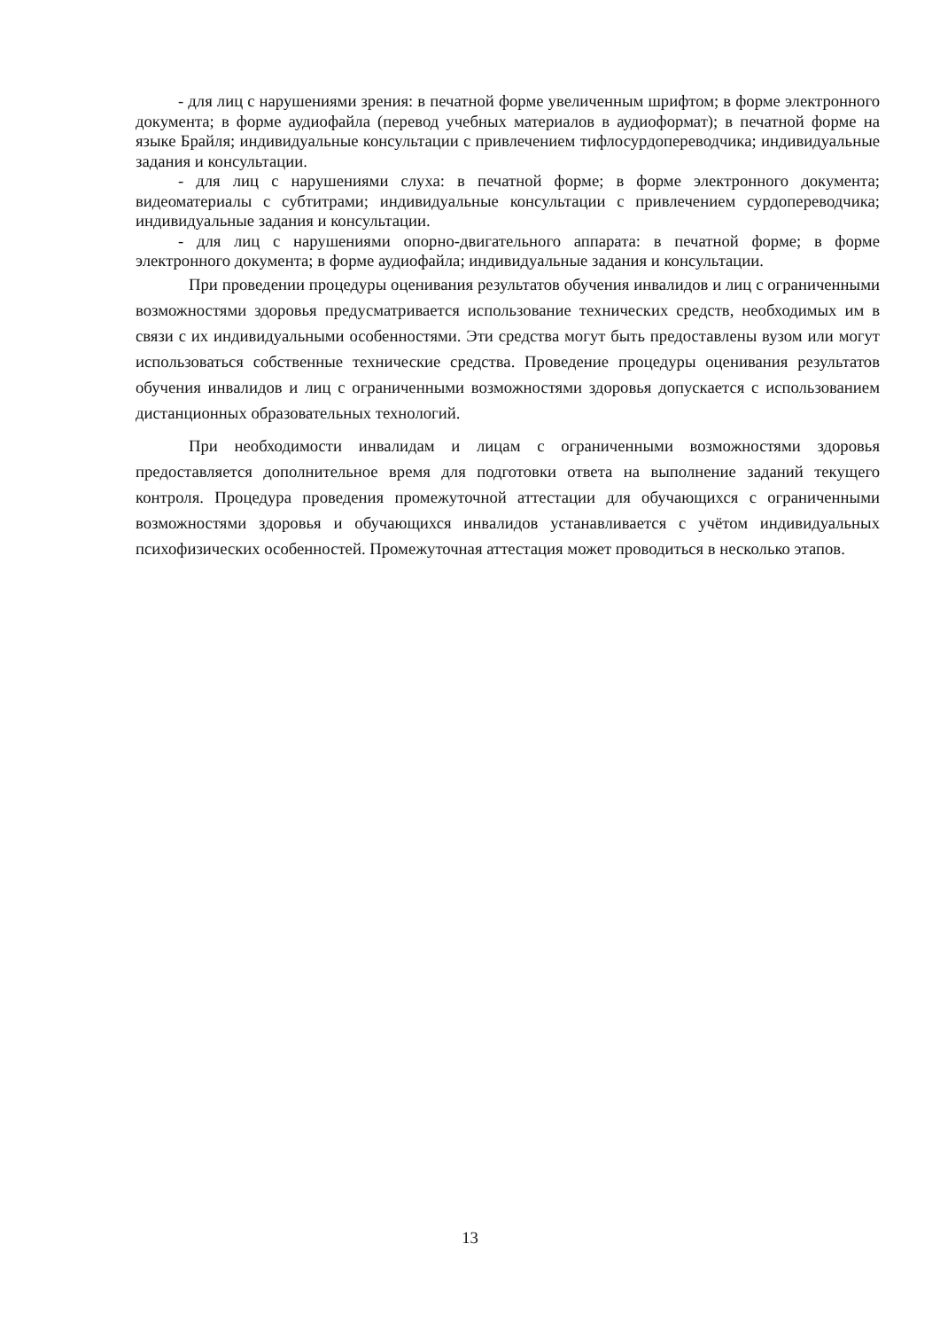- для лиц с нарушениями зрения: в печатной форме увеличенным шрифтом; в форме электронного документа; в форме аудиофайла (перевод учебных материалов в аудиоформат); в печатной форме на языке Брайля; индивидуальные консультации с привлечением тифлосурдопереводчика; индивидуальные задания и консультации.
- для лиц с нарушениями слуха: в печатной форме; в форме электронного документа; видеоматериалы с субтитрами; индивидуальные консультации с привлечением сурдопереводчика; индивидуальные задания и консультации.
- для лиц с нарушениями опорно-двигательного аппарата: в печатной форме; в форме электронного документа; в форме аудиофайла; индивидуальные задания и консультации.
При проведении процедуры оценивания результатов обучения инвалидов и лиц с ограниченными возможностями здоровья предусматривается использование технических средств, необходимых им в связи с их индивидуальными особенностями. Эти средства могут быть предоставлены вузом или могут использоваться собственные технические средства. Проведение процедуры оценивания результатов обучения инвалидов и лиц с ограниченными возможностями здоровья допускается с использованием дистанционных образовательных технологий.
При необходимости инвалидам и лицам с ограниченными возможностями здоровья предоставляется дополнительное время для подготовки ответа на выполнение заданий текущего контроля. Процедура проведения промежуточной аттестации для обучающихся с ограниченными возможностями здоровья и обучающихся инвалидов устанавливается с учётом индивидуальных психофизических особенностей. Промежуточная аттестация может проводиться в несколько этапов.
13